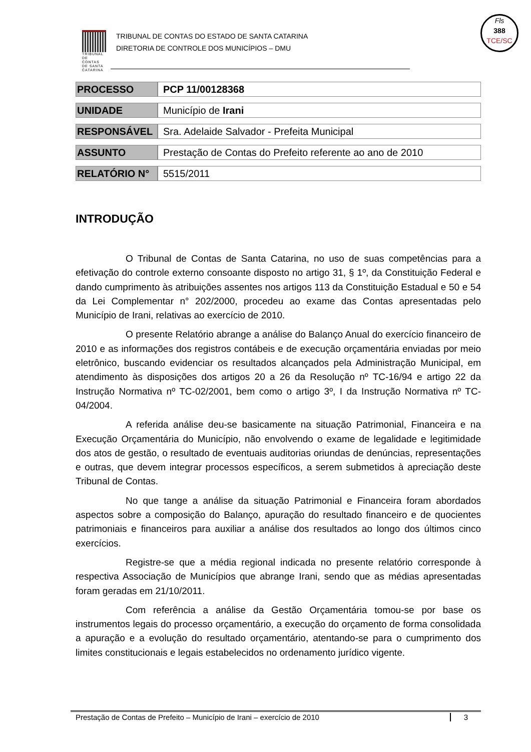TRIBUNAL DE CONTAS DE SANTA CATARINA
TRIBUNAL DE CONTAS DO ESTADO DE SANTA CATARINA
DIRETORIA DE CONTROLE DOS MUNICÍPIOS – DMU
Fls
388
TCE/SC
| PROCESSO | PCP 11/00128368 |
| UNIDADE | Município de Irani |
| RESPONSÁVEL | Sra. Adelaide Salvador - Prefeita Municipal |
| ASSUNTO | Prestação de Contas do Prefeito referente ao ano de 2010 |
| RELATÓRIO N° | 5515/2011 |
INTRODUÇÃO
O Tribunal de Contas de Santa Catarina, no uso de suas competências para a efetivação do controle externo consoante disposto no artigo 31, § 1º, da Constituição Federal e dando cumprimento às atribuições assentes nos artigos 113 da Constituição Estadual e 50 e 54 da Lei Complementar n° 202/2000, procedeu ao exame das Contas apresentadas pelo Município de Irani, relativas ao exercício de 2010.
O presente Relatório abrange a análise do Balanço Anual do exercício financeiro de 2010 e as informações dos registros contábeis e de execução orçamentária enviadas por meio eletrônico, buscando evidenciar os resultados alcançados pela Administração Municipal, em atendimento às disposições dos artigos 20 a 26 da Resolução nº TC-16/94 e artigo 22 da Instrução Normativa nº TC-02/2001, bem como o artigo 3º, I da Instrução Normativa nº TC-04/2004.
A referida análise deu-se basicamente na situação Patrimonial, Financeira e na Execução Orçamentária do Município, não envolvendo o exame de legalidade e legitimidade dos atos de gestão, o resultado de eventuais auditorias oriundas de denúncias, representações e outras, que devem integrar processos específicos, a serem submetidos à apreciação deste Tribunal de Contas.
No que tange a análise da situação Patrimonial e Financeira foram abordados aspectos sobre a composição do Balanço, apuração do resultado financeiro e de quocientes patrimoniais e financeiros para auxiliar a análise dos resultados ao longo dos últimos cinco exercícios.
Registre-se que a média regional indicada no presente relatório corresponde à respectiva Associação de Municípios que abrange Irani, sendo que as médias apresentadas foram geradas em 21/10/2011.
Com referência a análise da Gestão Orçamentária tomou-se por base os instrumentos legais do processo orçamentário, a execução do orçamento de forma consolidada a apuração e a evolução do resultado orçamentário, atentando-se para o cumprimento dos limites constitucionais e legais estabelecidos no ordenamento jurídico vigente.
Prestação de Contas de Prefeito – Município de Irani – exercício de 2010 3